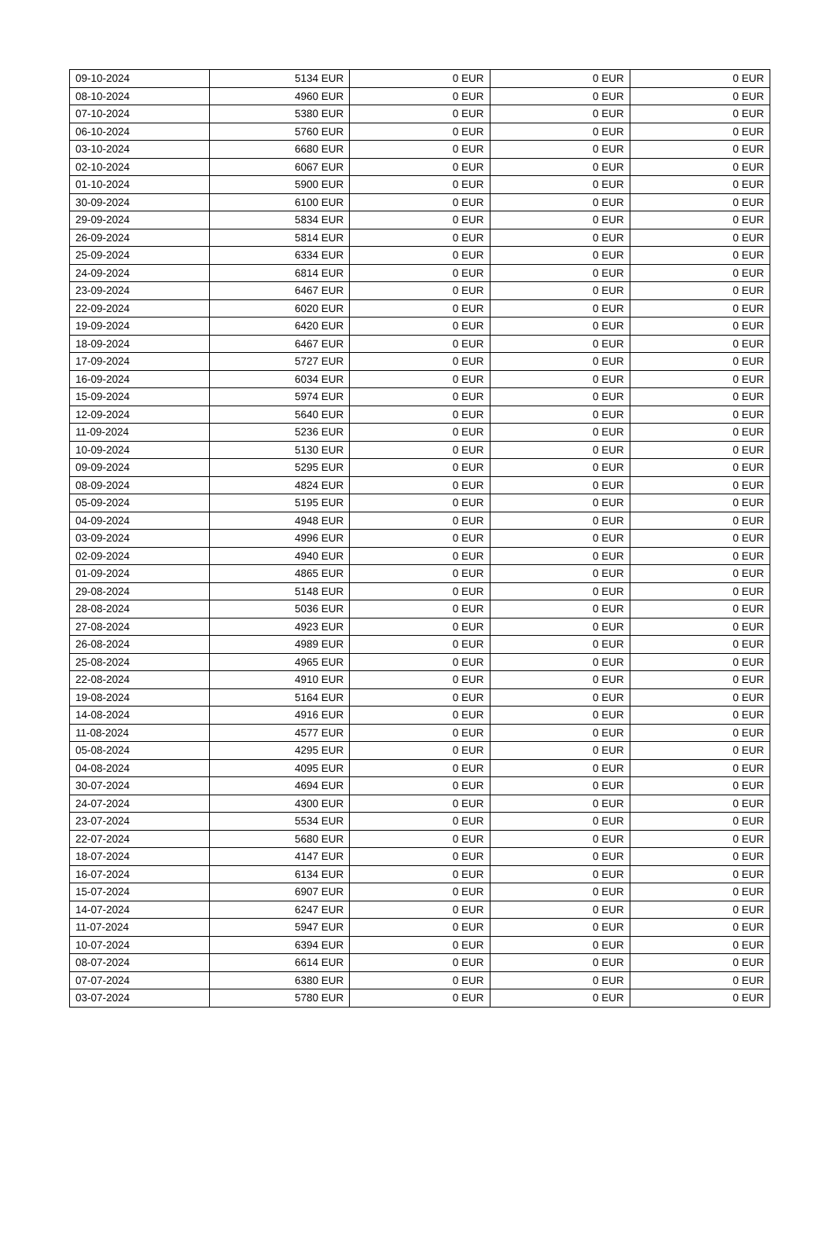| 09-10-2024 | 5134 EUR | 0 EUR | 0 EUR | 0 EUR |
| 08-10-2024 | 4960 EUR | 0 EUR | 0 EUR | 0 EUR |
| 07-10-2024 | 5380 EUR | 0 EUR | 0 EUR | 0 EUR |
| 06-10-2024 | 5760 EUR | 0 EUR | 0 EUR | 0 EUR |
| 03-10-2024 | 6680 EUR | 0 EUR | 0 EUR | 0 EUR |
| 02-10-2024 | 6067 EUR | 0 EUR | 0 EUR | 0 EUR |
| 01-10-2024 | 5900 EUR | 0 EUR | 0 EUR | 0 EUR |
| 30-09-2024 | 6100 EUR | 0 EUR | 0 EUR | 0 EUR |
| 29-09-2024 | 5834 EUR | 0 EUR | 0 EUR | 0 EUR |
| 26-09-2024 | 5814 EUR | 0 EUR | 0 EUR | 0 EUR |
| 25-09-2024 | 6334 EUR | 0 EUR | 0 EUR | 0 EUR |
| 24-09-2024 | 6814 EUR | 0 EUR | 0 EUR | 0 EUR |
| 23-09-2024 | 6467 EUR | 0 EUR | 0 EUR | 0 EUR |
| 22-09-2024 | 6020 EUR | 0 EUR | 0 EUR | 0 EUR |
| 19-09-2024 | 6420 EUR | 0 EUR | 0 EUR | 0 EUR |
| 18-09-2024 | 6467 EUR | 0 EUR | 0 EUR | 0 EUR |
| 17-09-2024 | 5727 EUR | 0 EUR | 0 EUR | 0 EUR |
| 16-09-2024 | 6034 EUR | 0 EUR | 0 EUR | 0 EUR |
| 15-09-2024 | 5974 EUR | 0 EUR | 0 EUR | 0 EUR |
| 12-09-2024 | 5640 EUR | 0 EUR | 0 EUR | 0 EUR |
| 11-09-2024 | 5236 EUR | 0 EUR | 0 EUR | 0 EUR |
| 10-09-2024 | 5130 EUR | 0 EUR | 0 EUR | 0 EUR |
| 09-09-2024 | 5295 EUR | 0 EUR | 0 EUR | 0 EUR |
| 08-09-2024 | 4824 EUR | 0 EUR | 0 EUR | 0 EUR |
| 05-09-2024 | 5195 EUR | 0 EUR | 0 EUR | 0 EUR |
| 04-09-2024 | 4948 EUR | 0 EUR | 0 EUR | 0 EUR |
| 03-09-2024 | 4996 EUR | 0 EUR | 0 EUR | 0 EUR |
| 02-09-2024 | 4940 EUR | 0 EUR | 0 EUR | 0 EUR |
| 01-09-2024 | 4865 EUR | 0 EUR | 0 EUR | 0 EUR |
| 29-08-2024 | 5148 EUR | 0 EUR | 0 EUR | 0 EUR |
| 28-08-2024 | 5036 EUR | 0 EUR | 0 EUR | 0 EUR |
| 27-08-2024 | 4923 EUR | 0 EUR | 0 EUR | 0 EUR |
| 26-08-2024 | 4989 EUR | 0 EUR | 0 EUR | 0 EUR |
| 25-08-2024 | 4965 EUR | 0 EUR | 0 EUR | 0 EUR |
| 22-08-2024 | 4910 EUR | 0 EUR | 0 EUR | 0 EUR |
| 19-08-2024 | 5164 EUR | 0 EUR | 0 EUR | 0 EUR |
| 14-08-2024 | 4916 EUR | 0 EUR | 0 EUR | 0 EUR |
| 11-08-2024 | 4577 EUR | 0 EUR | 0 EUR | 0 EUR |
| 05-08-2024 | 4295 EUR | 0 EUR | 0 EUR | 0 EUR |
| 04-08-2024 | 4095 EUR | 0 EUR | 0 EUR | 0 EUR |
| 30-07-2024 | 4694 EUR | 0 EUR | 0 EUR | 0 EUR |
| 24-07-2024 | 4300 EUR | 0 EUR | 0 EUR | 0 EUR |
| 23-07-2024 | 5534 EUR | 0 EUR | 0 EUR | 0 EUR |
| 22-07-2024 | 5680 EUR | 0 EUR | 0 EUR | 0 EUR |
| 18-07-2024 | 4147 EUR | 0 EUR | 0 EUR | 0 EUR |
| 16-07-2024 | 6134 EUR | 0 EUR | 0 EUR | 0 EUR |
| 15-07-2024 | 6907 EUR | 0 EUR | 0 EUR | 0 EUR |
| 14-07-2024 | 6247 EUR | 0 EUR | 0 EUR | 0 EUR |
| 11-07-2024 | 5947 EUR | 0 EUR | 0 EUR | 0 EUR |
| 10-07-2024 | 6394 EUR | 0 EUR | 0 EUR | 0 EUR |
| 08-07-2024 | 6614 EUR | 0 EUR | 0 EUR | 0 EUR |
| 07-07-2024 | 6380 EUR | 0 EUR | 0 EUR | 0 EUR |
| 03-07-2024 | 5780 EUR | 0 EUR | 0 EUR | 0 EUR |